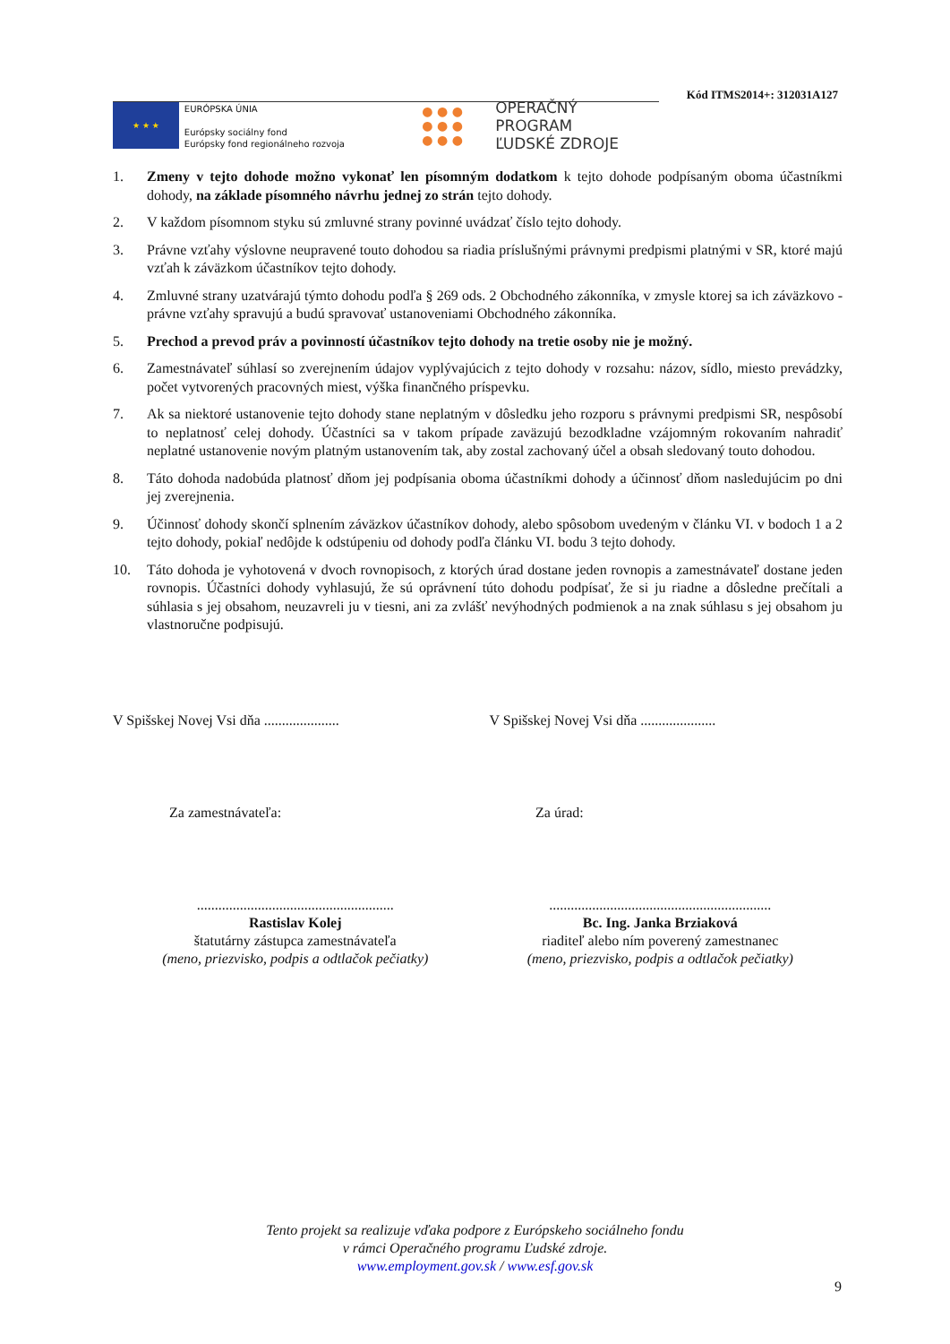Kód ITMS2014+: 312031A127
★ ★ ★
EURÓPSKA ÚNIA
Európsky sociálny fond
Európsky fond regionálneho rozvoja
● ● ●
● ● ●
● ● ●
OPERAČNÝ PROGRAM
ĽUDSKÉ ZDROJE
1. Zmeny v tejto dohode možno vykonať len písomným dodatkom k tejto dohode podpísaným oboma účastníkmi dohody, na základe písomného návrhu jednej zo strán tejto dohody.
2. V každom písomnom styku sú zmluvné strany povinné uvádzať číslo tejto dohody.
3. Právne vzťahy výslovne neupravené touto dohodou sa riadia príslušnými právnymi predpismi platnými v SR, ktoré majú vzťah k záväzkom účastníkov tejto dohody.
4. Zmluvné strany uzatvárajú týmto dohodu podľa § 269 ods. 2 Obchodného zákonníka, v zmysle ktorej sa ich záväzkovo - právne vzťahy spravujú a budú spravovať ustanoveniami Obchodného zákonníka.
5. Prechod a prevod práv a povinností účastníkov tejto dohody na tretie osoby nie je možný.
6. Zamestnávateľ súhlasí so zverejnením údajov vyplývajúcich z tejto dohody v rozsahu: názov, sídlo, miesto prevádzky, počet vytvorených pracovných miest, výška finančného príspevku.
7. Ak sa niektoré ustanovenie tejto dohody stane neplatným v dôsledku jeho rozporu s právnymi predpismi SR, nespôsobí to neplatnosť celej dohody. Účastníci sa v takom prípade zaväzujú bezodkladne vzájomným rokovaním nahradiť neplatné ustanovenie novým platným ustanovením tak, aby zostal zachovaný účel a obsah sledovaný touto dohodou.
8. Táto dohoda nadobúda platnosť dňom jej podpísania oboma účastníkmi dohody a účinnosť dňom nasledujúcim po dni jej zverejnenia.
9. Účinnosť dohody skončí splnením záväzkov účastníkov dohody, alebo spôsobom uvedeným v článku VI. v bodoch 1 a 2 tejto dohody, pokiaľ nedôjde k odstúpeniu od dohody podľa článku VI. bodu 3 tejto dohody.
10. Táto dohoda je vyhotovená v dvoch rovnopisoch, z ktorých úrad dostane jeden rovnopis a zamestnávateľ dostane jeden rovnopis. Účastníci dohody vyhlasujú, že sú oprávnení túto dohodu podpísať, že si ju riadne a dôsledne prečítali a súhlasia s jej obsahom, neuzavreli ju v tiesni, ani za zvlášť nevýhodných podmienok a na znak súhlasu s jej obsahom ju vlastnoručne podpisujú.
V Spišskej Novej Vsi dňa .....................
V Spišskej Novej Vsi dňa .....................
Za zamestnávateľa: Za úrad:
.......................................................
Rastislav Kolej
štatutárny zástupca zamestnávateľa
(meno, priezvisko, podpis a odtlačok pečiatky)
..............................................................
Bc. Ing. Janka Brziaková
riaditeľ alebo ním poverený zamestnanec
(meno, priezvisko, podpis a odtlačok pečiatky)
Tento projekt sa realizuje vďaka podpore z Európskeho sociálneho fondu
v rámci Operačného programu Ľudské zdroje.
www.employment.gov.sk / www.esf.gov.sk
9